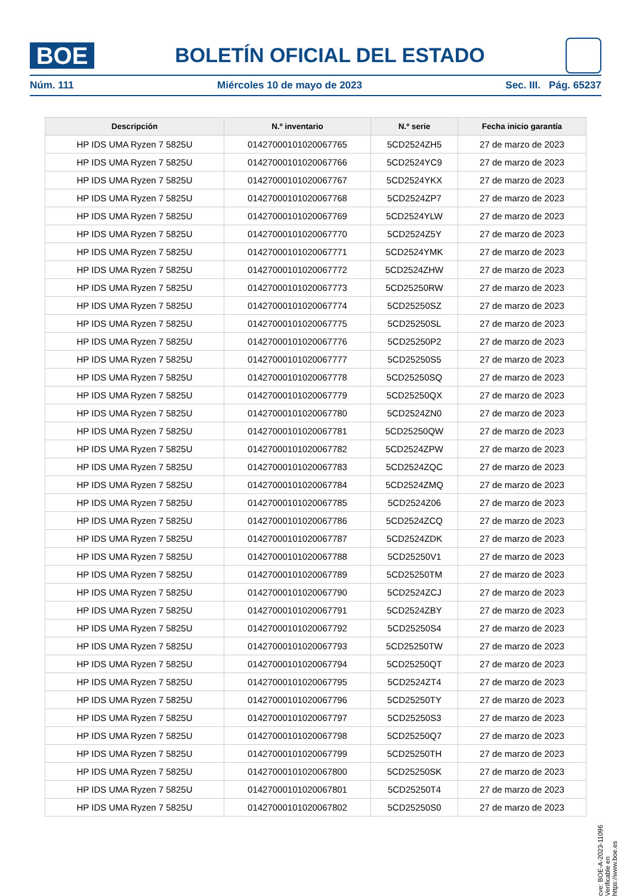BOE
BOLETÍN OFICIAL DEL ESTADO
Núm. 111 Miércoles 10 de mayo de 2023 Sec. III. Pág. 65237
| Descripción | N.º inventario | N.º serie | Fecha inicio garantía |
| --- | --- | --- | --- |
| HP IDS UMA Ryzen 7 5825U | 01427000101020067765 | 5CD2524ZH5 | 27 de marzo de 2023 |
| HP IDS UMA Ryzen 7 5825U | 01427000101020067766 | 5CD2524YC9 | 27 de marzo de 2023 |
| HP IDS UMA Ryzen 7 5825U | 01427000101020067767 | 5CD2524YKX | 27 de marzo de 2023 |
| HP IDS UMA Ryzen 7 5825U | 01427000101020067768 | 5CD2524ZP7 | 27 de marzo de 2023 |
| HP IDS UMA Ryzen 7 5825U | 01427000101020067769 | 5CD2524YLW | 27 de marzo de 2023 |
| HP IDS UMA Ryzen 7 5825U | 01427000101020067770 | 5CD2524Z5Y | 27 de marzo de 2023 |
| HP IDS UMA Ryzen 7 5825U | 01427000101020067771 | 5CD2524YMK | 27 de marzo de 2023 |
| HP IDS UMA Ryzen 7 5825U | 01427000101020067772 | 5CD2524ZHW | 27 de marzo de 2023 |
| HP IDS UMA Ryzen 7 5825U | 01427000101020067773 | 5CD25250RW | 27 de marzo de 2023 |
| HP IDS UMA Ryzen 7 5825U | 01427000101020067774 | 5CD25250SZ | 27 de marzo de 2023 |
| HP IDS UMA Ryzen 7 5825U | 01427000101020067775 | 5CD25250SL | 27 de marzo de 2023 |
| HP IDS UMA Ryzen 7 5825U | 01427000101020067776 | 5CD25250P2 | 27 de marzo de 2023 |
| HP IDS UMA Ryzen 7 5825U | 01427000101020067777 | 5CD25250S5 | 27 de marzo de 2023 |
| HP IDS UMA Ryzen 7 5825U | 01427000101020067778 | 5CD25250SQ | 27 de marzo de 2023 |
| HP IDS UMA Ryzen 7 5825U | 01427000101020067779 | 5CD25250QX | 27 de marzo de 2023 |
| HP IDS UMA Ryzen 7 5825U | 01427000101020067780 | 5CD2524ZN0 | 27 de marzo de 2023 |
| HP IDS UMA Ryzen 7 5825U | 01427000101020067781 | 5CD25250QW | 27 de marzo de 2023 |
| HP IDS UMA Ryzen 7 5825U | 01427000101020067782 | 5CD2524ZPW | 27 de marzo de 2023 |
| HP IDS UMA Ryzen 7 5825U | 01427000101020067783 | 5CD2524ZQC | 27 de marzo de 2023 |
| HP IDS UMA Ryzen 7 5825U | 01427000101020067784 | 5CD2524ZMQ | 27 de marzo de 2023 |
| HP IDS UMA Ryzen 7 5825U | 01427000101020067785 | 5CD2524Z06 | 27 de marzo de 2023 |
| HP IDS UMA Ryzen 7 5825U | 01427000101020067786 | 5CD2524ZCQ | 27 de marzo de 2023 |
| HP IDS UMA Ryzen 7 5825U | 01427000101020067787 | 5CD2524ZDK | 27 de marzo de 2023 |
| HP IDS UMA Ryzen 7 5825U | 01427000101020067788 | 5CD25250V1 | 27 de marzo de 2023 |
| HP IDS UMA Ryzen 7 5825U | 01427000101020067789 | 5CD25250TM | 27 de marzo de 2023 |
| HP IDS UMA Ryzen 7 5825U | 01427000101020067790 | 5CD2524ZCJ | 27 de marzo de 2023 |
| HP IDS UMA Ryzen 7 5825U | 01427000101020067791 | 5CD2524ZBY | 27 de marzo de 2023 |
| HP IDS UMA Ryzen 7 5825U | 01427000101020067792 | 5CD25250S4 | 27 de marzo de 2023 |
| HP IDS UMA Ryzen 7 5825U | 01427000101020067793 | 5CD25250TW | 27 de marzo de 2023 |
| HP IDS UMA Ryzen 7 5825U | 01427000101020067794 | 5CD25250QT | 27 de marzo de 2023 |
| HP IDS UMA Ryzen 7 5825U | 01427000101020067795 | 5CD2524ZT4 | 27 de marzo de 2023 |
| HP IDS UMA Ryzen 7 5825U | 01427000101020067796 | 5CD25250TY | 27 de marzo de 2023 |
| HP IDS UMA Ryzen 7 5825U | 01427000101020067797 | 5CD25250S3 | 27 de marzo de 2023 |
| HP IDS UMA Ryzen 7 5825U | 01427000101020067798 | 5CD25250Q7 | 27 de marzo de 2023 |
| HP IDS UMA Ryzen 7 5825U | 01427000101020067799 | 5CD25250TH | 27 de marzo de 2023 |
| HP IDS UMA Ryzen 7 5825U | 01427000101020067800 | 5CD25250SK | 27 de marzo de 2023 |
| HP IDS UMA Ryzen 7 5825U | 01427000101020067801 | 5CD25250T4 | 27 de marzo de 2023 |
| HP IDS UMA Ryzen 7 5825U | 01427000101020067802 | 5CD25250S0 | 27 de marzo de 2023 |
cve: BOE-A-2023-11096
Verificable en https://www.boe.es